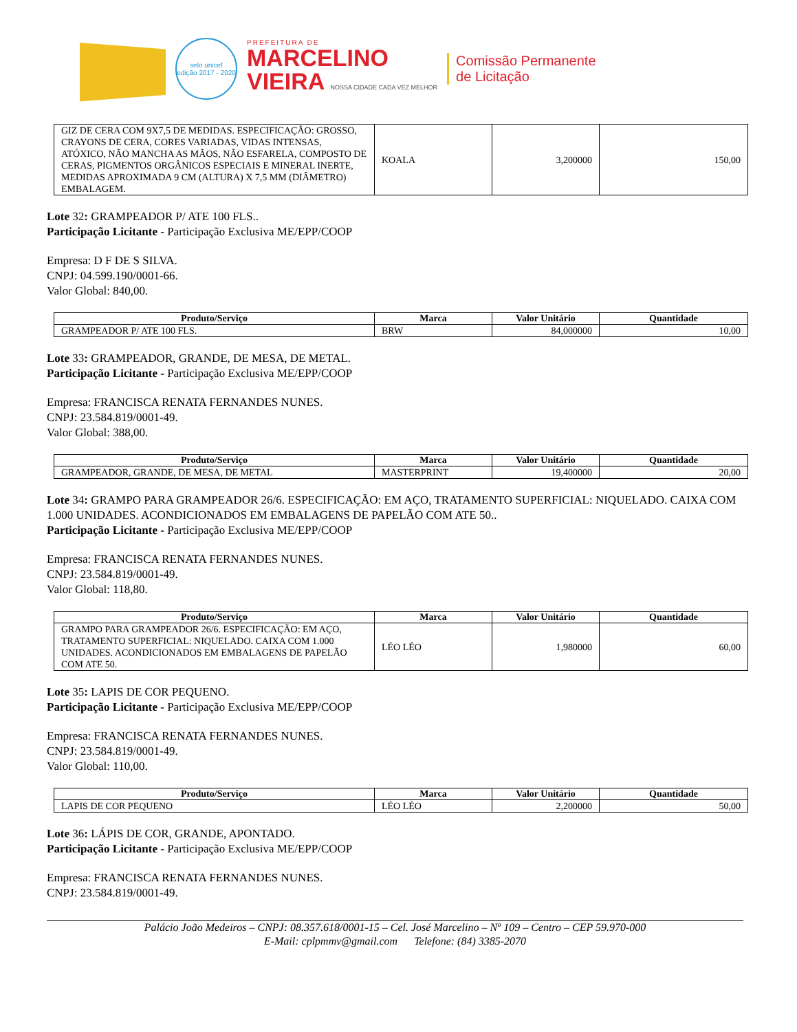selo unicef
edição 2017 - 2020
PREFEITURA DE
MARCELINO
VIEIRA NOSSA CIDADE CADA VEZ MELHOR
Comissão Permanente
de Licitação
| GIZ DE CERA COM 9X7,5 DE MEDIDAS. ESPECIFICAÇÃO: GROSSO, CRAYONS DE CERA, CORES VARIADAS, VIDAS INTENSAS, ATÓXICO, NÃO MANCHA AS MÃOS, NÃO ESFARELA, COMPOSTO DE CERAS, PIGMENTOS ORGÂNICOS ESPECIAIS E MINERAL INERTE, MEDIDAS APROXIMADA 9 CM (ALTURA) X 7,5 MM (DIÂMETRO) EMBALAGEM. | KOALA | 3,200000 | 150,00 |
Lote 32: GRAMPEADOR P/ ATE 100 FLS..
Participação Licitante - Participação Exclusiva ME/EPP/COOP
Empresa: D F DE S SILVA.
CNPJ: 04.599.190/0001-66.
Valor Global: 840,00.
| Produto/Serviço | Marca | Valor Unitário | Quantidade |
| --- | --- | --- | --- |
| GRAMPEADOR P/ ATE 100 FLS. | BRW | 84,000000 | 10,00 |
Lote 33: GRAMPEADOR, GRANDE, DE MESA, DE METAL.
Participação Licitante - Participação Exclusiva ME/EPP/COOP
Empresa: FRANCISCA RENATA FERNANDES NUNES.
CNPJ: 23.584.819/0001-49.
Valor Global: 388,00.
| Produto/Serviço | Marca | Valor Unitário | Quantidade |
| --- | --- | --- | --- |
| GRAMPEADOR, GRANDE, DE MESA, DE METAL | MASTERPRINT | 19,400000 | 20,00 |
Lote 34: GRAMPO PARA GRAMPEADOR 26/6. ESPECIFICAÇÃO: EM AÇO, TRATAMENTO SUPERFICIAL: NIQUELADO. CAIXA COM 1.000 UNIDADES. ACONDICIONADOS EM EMBALAGENS DE PAPELÃO COM ATE 50..
Participação Licitante - Participação Exclusiva ME/EPP/COOP
Empresa: FRANCISCA RENATA FERNANDES NUNES.
CNPJ: 23.584.819/0001-49.
Valor Global: 118,80.
| Produto/Serviço | Marca | Valor Unitário | Quantidade |
| --- | --- | --- | --- |
| GRAMPO PARA GRAMPEADOR 26/6. ESPECIFICAÇÃO: EM AÇO, TRATAMENTO SUPERFICIAL: NIQUELADO. CAIXA COM 1.000 UNIDADES. ACONDICIONADOS EM EMBALAGENS DE PAPELÃO COM ATE 50. | LÉO LÉO | 1,980000 | 60,00 |
Lote 35: LAPIS DE COR PEQUENO.
Participação Licitante - Participação Exclusiva ME/EPP/COOP
Empresa: FRANCISCA RENATA FERNANDES NUNES.
CNPJ: 23.584.819/0001-49.
Valor Global: 110,00.
| Produto/Serviço | Marca | Valor Unitário | Quantidade |
| --- | --- | --- | --- |
| LAPIS DE COR PEQUENO | LÉO LÉO | 2,200000 | 50,00 |
Lote 36: LÁPIS DE COR, GRANDE, APONTADO.
Participação Licitante - Participação Exclusiva ME/EPP/COOP
Empresa: FRANCISCA RENATA FERNANDES NUNES.
CNPJ: 23.584.819/0001-49.
Palácio João Medeiros – CNPJ: 08.357.618/0001-15 – Cel. José Marcelino – Nº 109 – Centro – CEP 59.970-000
E-Mail: cplpmmv@gmail.com Telefone: (84) 3385-2070